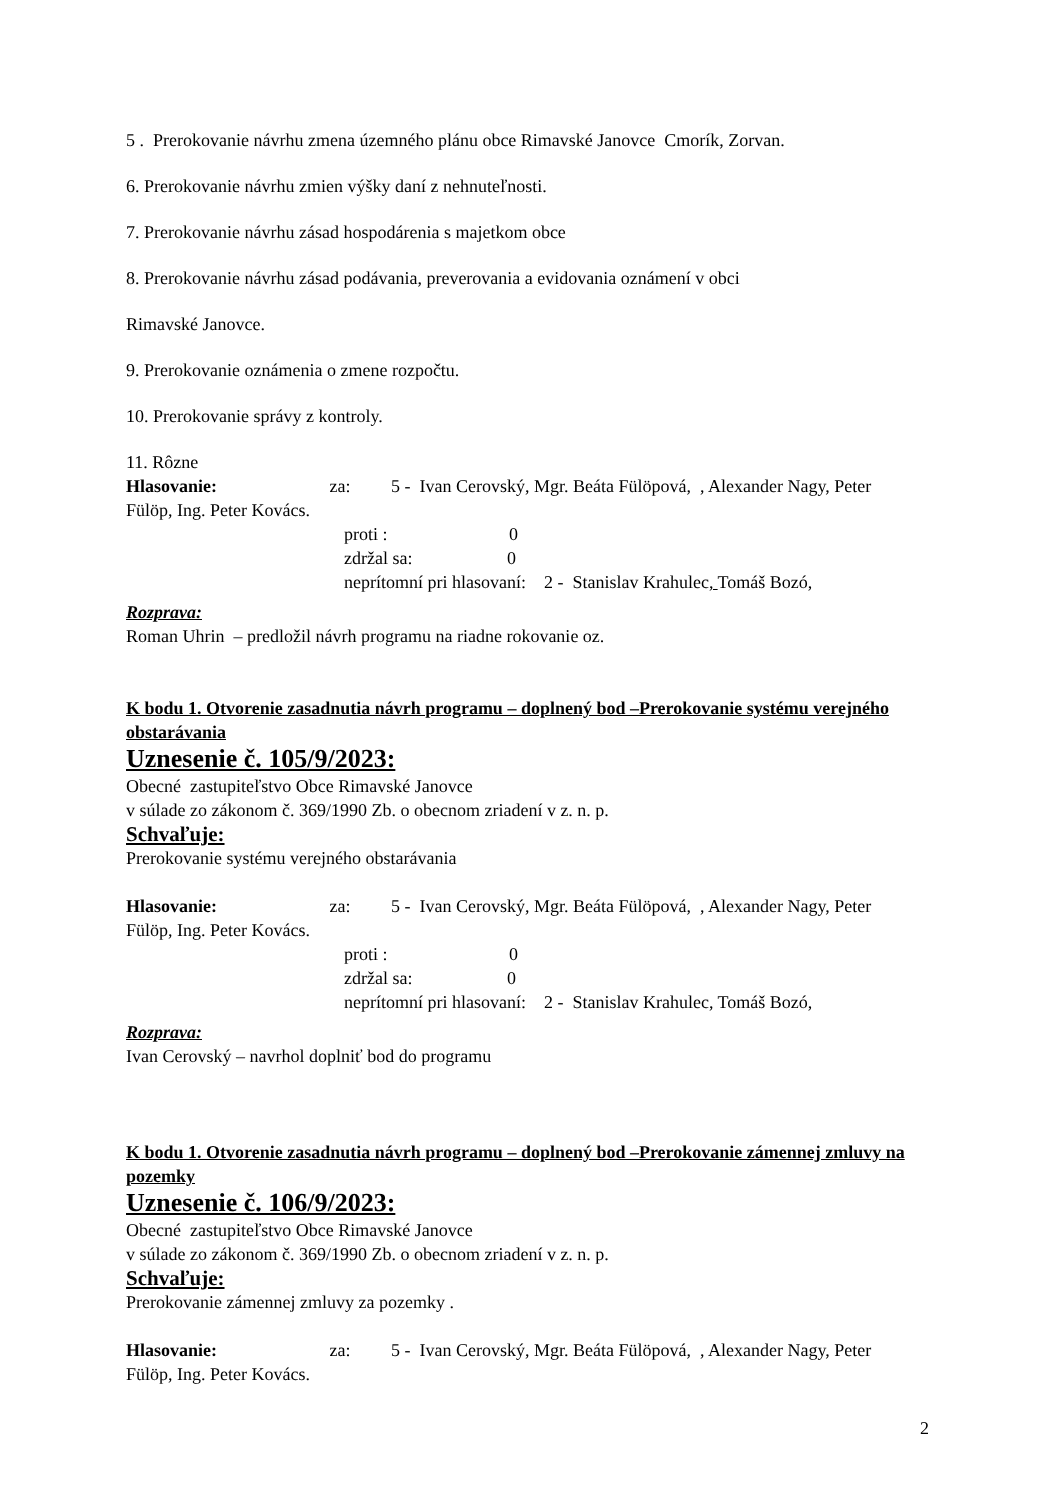5 . Prerokovanie návrhu zmena územného plánu obce Rimavské Janovce Cmorík, Zorvan.
6. Prerokovanie návrhu zmien výšky daní z nehnuteľnosti.
7. Prerokovanie návrhu zásad hospodárenia s majetkom obce
8. Prerokovanie návrhu zásad podávania, preverovania a evidovania oznámení v obci
Rimavské Janovce.
9. Prerokovanie oznámenia o zmene rozpočtu.
10. Prerokovanie správy z kontroly.
11. Rôzne
Hlasovanie: za: 5 - Ivan Cerovský, Mgr. Beáta Fülöpová, , Alexander Nagy, Peter Fülöp, Ing. Peter Kovács.
proti : 0
zdržal sa: 0
neprítomní pri hlasovaní: 2 - Stanislav Krahulec, Tomáš Bozó,
Rozprava:
Roman Uhrin – predložil návrh programu na riadne rokovanie oz.
K bodu 1. Otvorenie zasadnutia návrh programu – doplnený bod –Prerokovanie systému verejného obstarávania
Uznesenie č. 105/9/2023:
Obecné zastupiteľstvo Obce Rimavské Janovce
v súlade zo zákonom č. 369/1990 Zb. o obecnom zriadení v z. n. p.
Schvaľuje:
Prerokovanie systému verejného obstarávania
Hlasovanie: za: 5 - Ivan Cerovský, Mgr. Beáta Fülöpová, , Alexander Nagy, Peter Fülöp, Ing. Peter Kovács.
proti : 0
zdržal sa: 0
neprítomní pri hlasovaní: 2 - Stanislav Krahulec, Tomáš Bozó,
Rozprava:
Ivan Cerovský – navrhol doplniť bod do programu
K bodu 1. Otvorenie zasadnutia návrh programu – doplnený bod –Prerokovanie zámennej zmluvy na pozemky
Uznesenie č. 106/9/2023:
Obecné zastupiteľstvo Obce Rimavské Janovce
v súlade zo zákonom č. 369/1990 Zb. o obecnom zriadení v z. n. p.
Schvaľuje:
Prerokovanie zámennej zmluvy za pozemky .
Hlasovanie: za: 5 - Ivan Cerovský, Mgr. Beáta Fülöpová, , Alexander Nagy, Peter Fülöp, Ing. Peter Kovács.
2